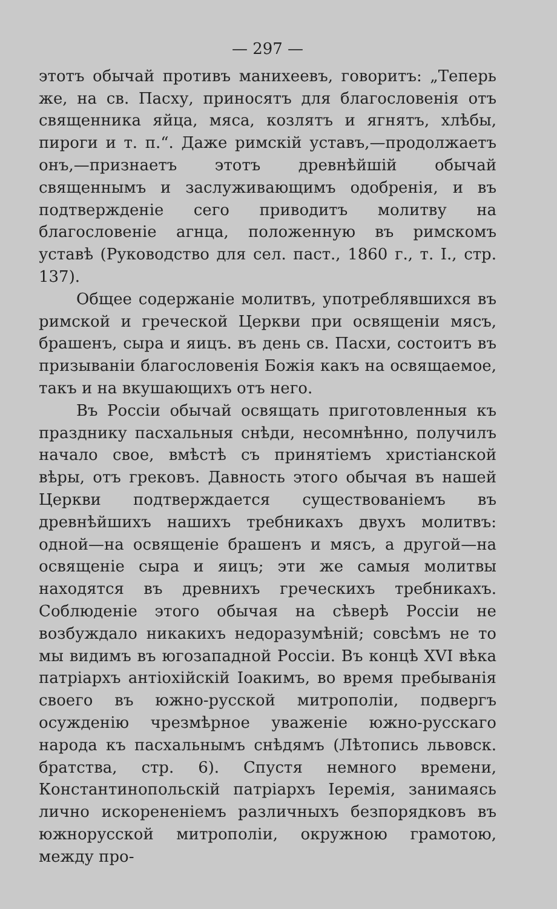— 297 —
этотъ обычай противъ манихеевъ, говоритъ: „Теперь же, на св. Пасху, приносятъ для благословенія отъ священника яйца, мяса, козлятъ и ягнятъ, хлѣбы, пироги и т. п.“. Даже римскій уставъ,—продолжаетъ онъ,—признаетъ этотъ древнѣйшій обычай священнымъ и заслуживающимъ одобренія, и въ подтвержденіе сего приводитъ молитву на благословеніе агнца, положенную въ римскомъ уставѣ (Руководство для сел. паст., 1860 г., т. I., стр. 137).
Общее содержаніе молитвъ, употреблявшихся въ римской и греческой Церкви при освященіи мясъ, брашенъ, сыра и яицъ. въ день св. Пасхи, состоитъ въ призываніи благословенія Божія какъ на освящаемое, такъ и на вкушающихъ отъ него.
Въ Россіи обычай освящать приготовленныя къ празднику пасхальныя снѣди, несомнѣнно, получилъ начало свое, вмѣстѣ съ принятіемъ христіанской вѣры, отъ грековъ. Давность этого обычая въ нашей Церкви подтверждается существованіемъ въ древнѣйшихъ нашихъ требникахъ двухъ молитвъ: одной—на освященіе брашенъ и мясъ, а другой—на освященіе сыра и яицъ; эти же самыя молитвы находятся въ древнихъ греческихъ требникахъ. Соблюденіе этого обычая на сѣверѣ Россіи не возбуждало никакихъ недоразумѣній; совсѣмъ не то мы видимъ въ югозападной Россіи. Въ концѣ XVI вѣка патріархъ антіохійскій Іоакимъ, во время пребыванія своего въ южно-русской митрополіи, подвергъ осужденію чрезмѣрное уваженіе южно-русскаго народа къ пасхальнымъ снѣдямъ (Лѣтопись львовск. братства, стр. 6). Спустя немного времени, Константинопольскій патріархъ Іеремія, занимаясь лично искорененіемъ различныхъ безпорядковъ въ южнорусской митрополіи, окружною грамотою, между про-